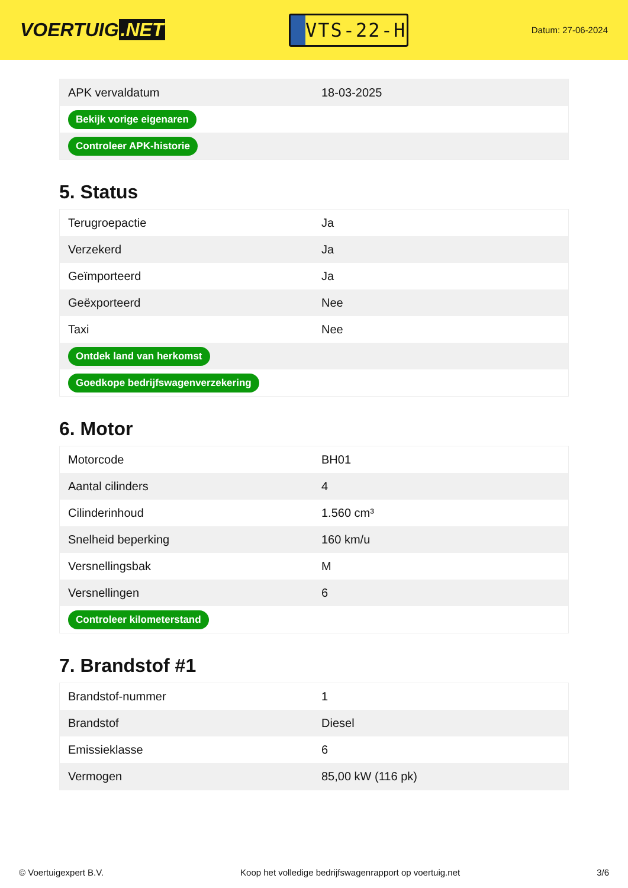VOERTUIG.NET
VTS-22-H
Datum: 27-06-2024
| APK vervaldatum | 18-03-2025 |
| Bekijk vorige eigenaren | |
| Controleer APK-historie | |
5. Status
| Terugroepactie | Ja |
| Verzekerd | Ja |
| Geïmporteerd | Ja |
| Geëxporteerd | Nee |
| Taxi | Nee |
| Ontdek land van herkomst | |
| Goedkope bedrijfswagenverzekering | |
6. Motor
| Motorcode | BH01 |
| Aantal cilinders | 4 |
| Cilinderinhoud | 1.560 cm³ |
| Snelheid beperking | 160 km/u |
| Versnellingsbak | M |
| Versnellingen | 6 |
| Controleer kilometerstand | |
7. Brandstof #1
| Brandstof-nummer | 1 |
| Brandstof | Diesel |
| Emissieklasse | 6 |
| Vermogen | 85,00 kW (116 pk) |
© Voertuigexpert B.V. Koop het volledige bedrijfswagenrapport op voertuig.net 3/6